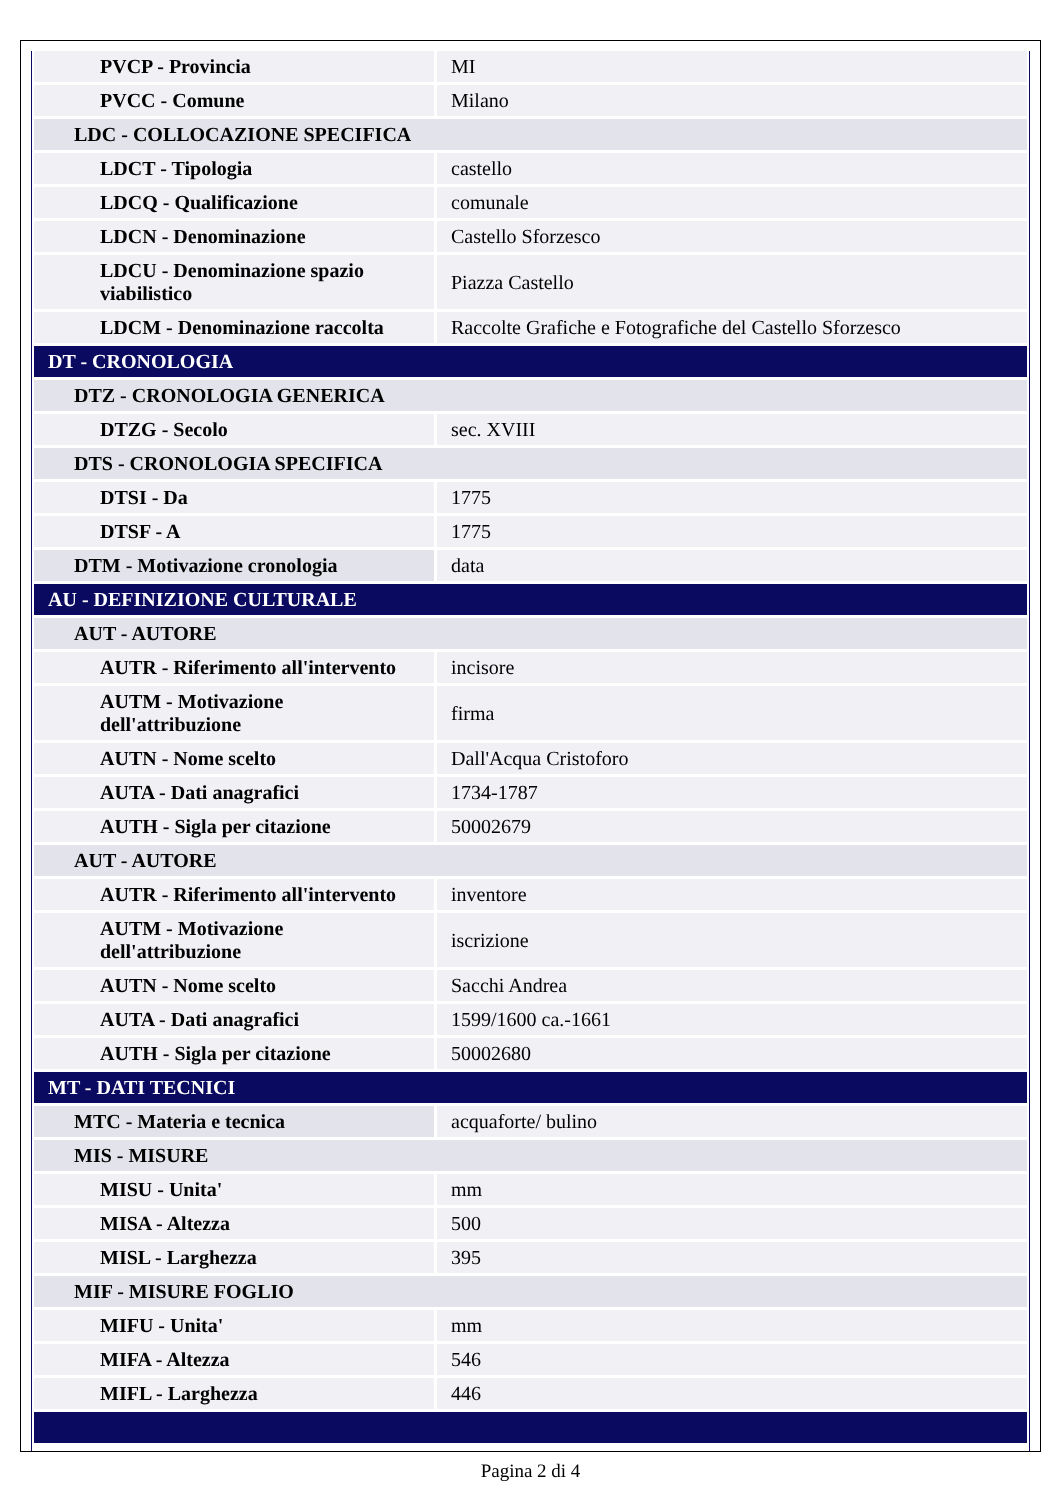| PVCP - Provincia | MI |
| PVCC - Comune | Milano |
| LDC - COLLOCAZIONE SPECIFICA | |
| LDCT - Tipologia | castello |
| LDCQ - Qualificazione | comunale |
| LDCN - Denominazione | Castello Sforzesco |
| LDCU - Denominazione spazio viabilistico | Piazza Castello |
| LDCM - Denominazione raccolta | Raccolte Grafiche e Fotografiche del Castello Sforzesco |
| DT - CRONOLOGIA | |
| DTZ - CRONOLOGIA GENERICA | |
| DTZG - Secolo | sec. XVIII |
| DTS - CRONOLOGIA SPECIFICA | |
| DTSI - Da | 1775 |
| DTSF - A | 1775 |
| DTM - Motivazione cronologia | data |
| AU - DEFINIZIONE CULTURALE | |
| AUT - AUTORE | |
| AUTR - Riferimento all'intervento | incisore |
| AUTM - Motivazione dell'attribuzione | firma |
| AUTN - Nome scelto | Dall'Acqua Cristoforo |
| AUTA - Dati anagrafici | 1734-1787 |
| AUTH - Sigla per citazione | 50002679 |
| AUT - AUTORE | |
| AUTR - Riferimento all'intervento | inventore |
| AUTM - Motivazione dell'attribuzione | iscrizione |
| AUTN - Nome scelto | Sacchi Andrea |
| AUTA - Dati anagrafici | 1599/1600 ca.-1661 |
| AUTH - Sigla per citazione | 50002680 |
| MT - DATI TECNICI | |
| MTC - Materia e tecnica | acquaforte/ bulino |
| MIS - MISURE | |
| MISU - Unita' | mm |
| MISA - Altezza | 500 |
| MISL - Larghezza | 395 |
| MIF - MISURE FOGLIO | |
| MIFU - Unita' | mm |
| MIFA - Altezza | 546 |
| MIFL - Larghezza | 446 |
Pagina 2 di 4